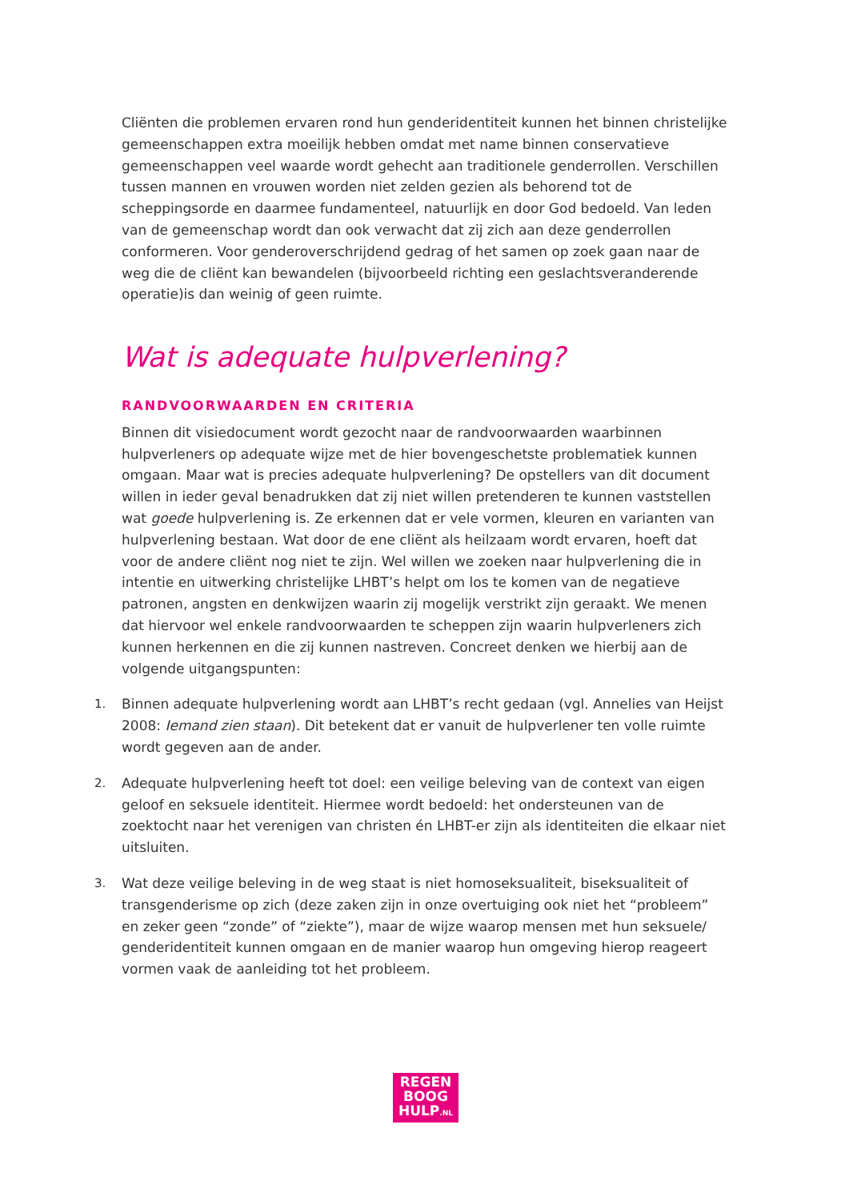Cliënten die problemen ervaren rond hun genderidentiteit kunnen het binnen christelijke gemeenschappen extra moeilijk hebben omdat met name binnen conservatieve gemeenschappen veel waarde wordt gehecht aan traditionele genderrollen. Verschillen tussen mannen en vrouwen worden niet zelden gezien als behorend tot de scheppingsorde en daarmee fundamenteel, natuurlijk en door God bedoeld. Van leden van de gemeenschap wordt dan ook verwacht dat zij zich aan deze genderrollen conformeren. Voor genderoverschrijdend gedrag of het samen op zoek gaan naar de weg die de cliënt kan bewandelen (bijvoorbeeld richting een geslachtsveranderende operatie)is dan weinig of geen ruimte.
Wat is adequate hulpverlening?
RANDVOORWAARDEN EN CRITERIA
Binnen dit visiedocument wordt gezocht naar de randvoorwaarden waarbinnen hulpverleners op adequate wijze met de hier bovengeschetste problematiek kunnen omgaan. Maar wat is precies adequate hulpverlening? De opstellers van dit document willen in ieder geval benadrukken dat zij niet willen pretenderen te kunnen vaststellen wat goede hulpverlening is. Ze erkennen dat er vele vormen, kleuren en varianten van hulpverlening bestaan. Wat door de ene cliënt als heilzaam wordt ervaren, hoeft dat voor de andere cliënt nog niet te zijn. Wel willen we zoeken naar hulpverlening die in intentie en uitwerking christelijke LHBT’s helpt om los te komen van de negatieve patronen, angsten en denkwijzen waarin zij mogelijk verstrikt zijn geraakt. We menen dat hiervoor wel enkele randvoorwaarden te scheppen zijn waarin hulpverleners zich kunnen herkennen en die zij kunnen nastreven. Concreet denken we hierbij aan de volgende uitgangspunten:
1. Binnen adequate hulpverlening wordt aan LHBT’s recht gedaan (vgl. Annelies van Heijst 2008: Iemand zien staan). Dit betekent dat er vanuit de hulpverlener ten volle ruimte wordt gegeven aan de ander.
2. Adequate hulpverlening heeft tot doel: een veilige beleving van de context van eigen geloof en seksuele identiteit. Hiermee wordt bedoeld: het ondersteunen van de zoektocht naar het verenigen van christen én LHBT-er zijn als identiteiten die elkaar niet uitsluiten.
3. Wat deze veilige beleving in de weg staat is niet homoseksualiteit, biseksualiteit of transgenderisme op zich (deze zaken zijn in onze overtuiging ook niet het “probleem” en zeker geen “zonde” of “ziekte”), maar de wijze waarop mensen met hun seksuele/ genderidentiteit kunnen omgaan en de manier waarop hun omgeving hierop reageert vormen vaak de aanleiding tot het probleem.
REGEN
BOOG
HULP.NL